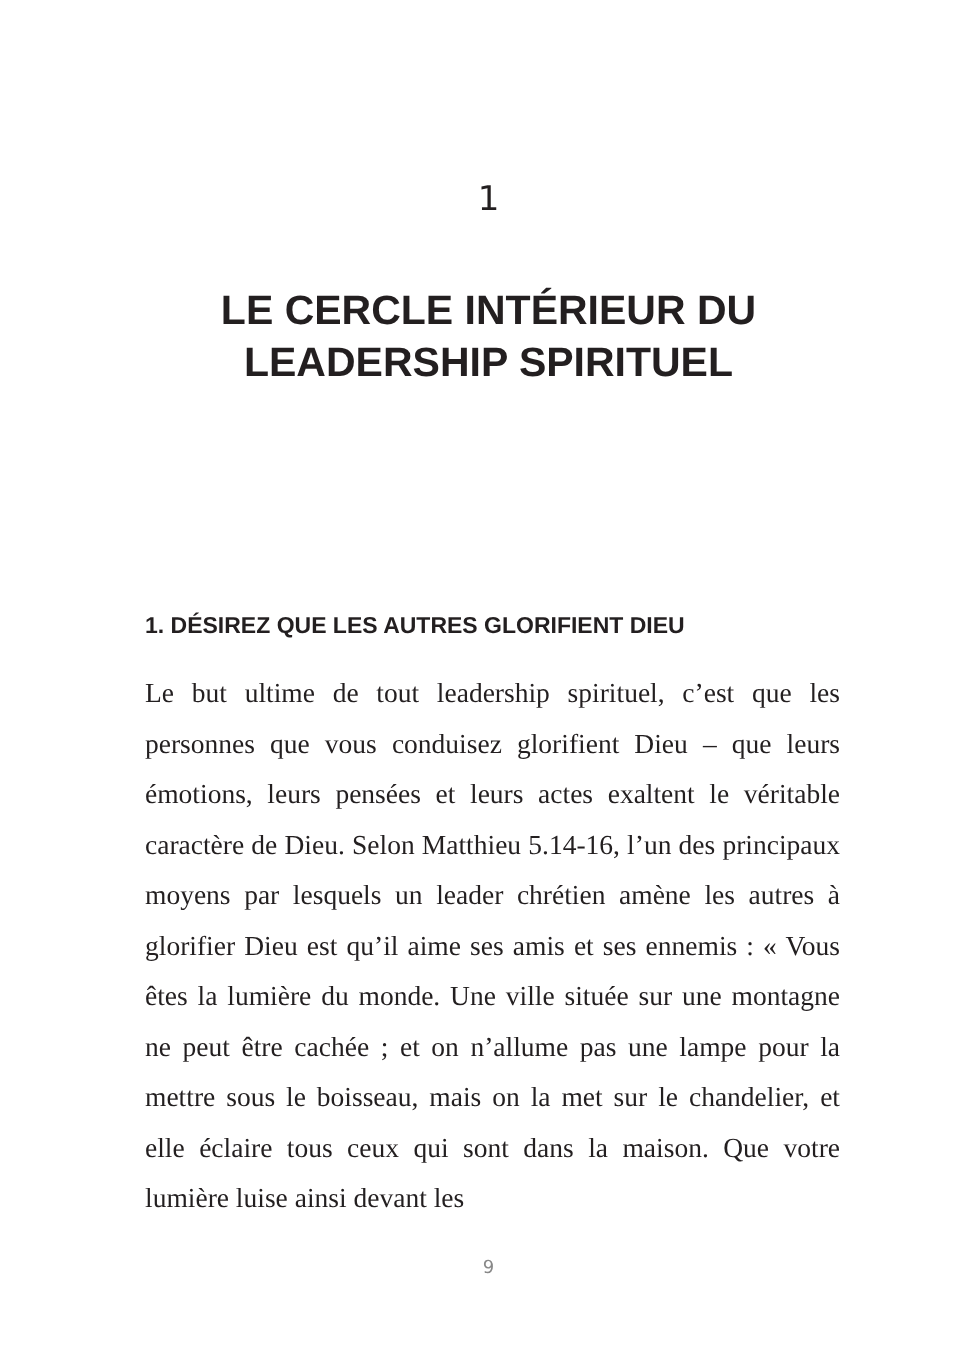1
LE CERCLE INTÉRIEUR DU
LEADERSHIP SPIRITUEL
1. DÉSIREZ QUE LES AUTRES GLORIFIENT DIEU
Le but ultime de tout leadership spirituel, c’est que les personnes que vous conduisez glorifient Dieu – que leurs émotions, leurs pensées et leurs actes exaltent le véritable caractère de Dieu. Selon Matthieu 5.14-16, l’un des principaux moyens par lesquels un leader chrétien amène les autres à glorifier Dieu est qu’il aime ses amis et ses ennemis : « Vous êtes la lumière du monde. Une ville située sur une montagne ne peut être cachée ; et on n’allume pas une lampe pour la mettre sous le boisseau, mais on la met sur le chandelier, et elle éclaire tous ceux qui sont dans la maison. Que votre lumière luise ainsi devant les
9